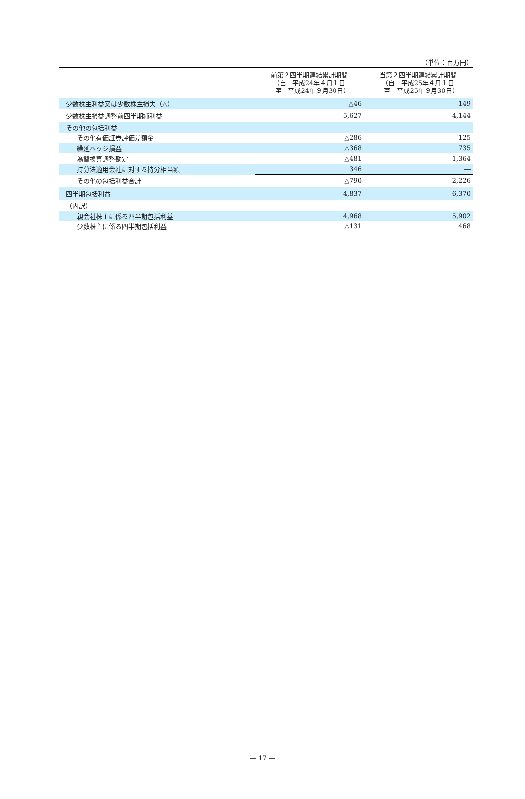（単位：百万円）
| | 前第２四半期連結累計期間 （自 平成24年４月１日 至 平成24年９月30日） | 当第２四半期連結累計期間 （自 平成25年４月１日 至 平成25年９月30日） |
| --- | --- | --- |
| 少数株主利益又は少数株主損失（△） | △46 | 149 |
| 少数株主損益調整前四半期純利益 | 5,627 | 4,144 |
| その他の包括利益 | | |
| その他有価証券評価差額金 | △286 | 125 |
| 繰延ヘッジ損益 | △368 | 735 |
| 為替換算調整勘定 | △481 | 1,364 |
| 持分法適用会社に対する持分相当額 | 346 | ― |
| その他の包括利益合計 | △790 | 2,226 |
| 四半期包括利益 | 4,837 | 6,370 |
| （内訳） | | |
| 親会社株主に係る四半期包括利益 | 4,968 | 5,902 |
| 少数株主に係る四半期包括利益 | △131 | 468 |
― 17 ―